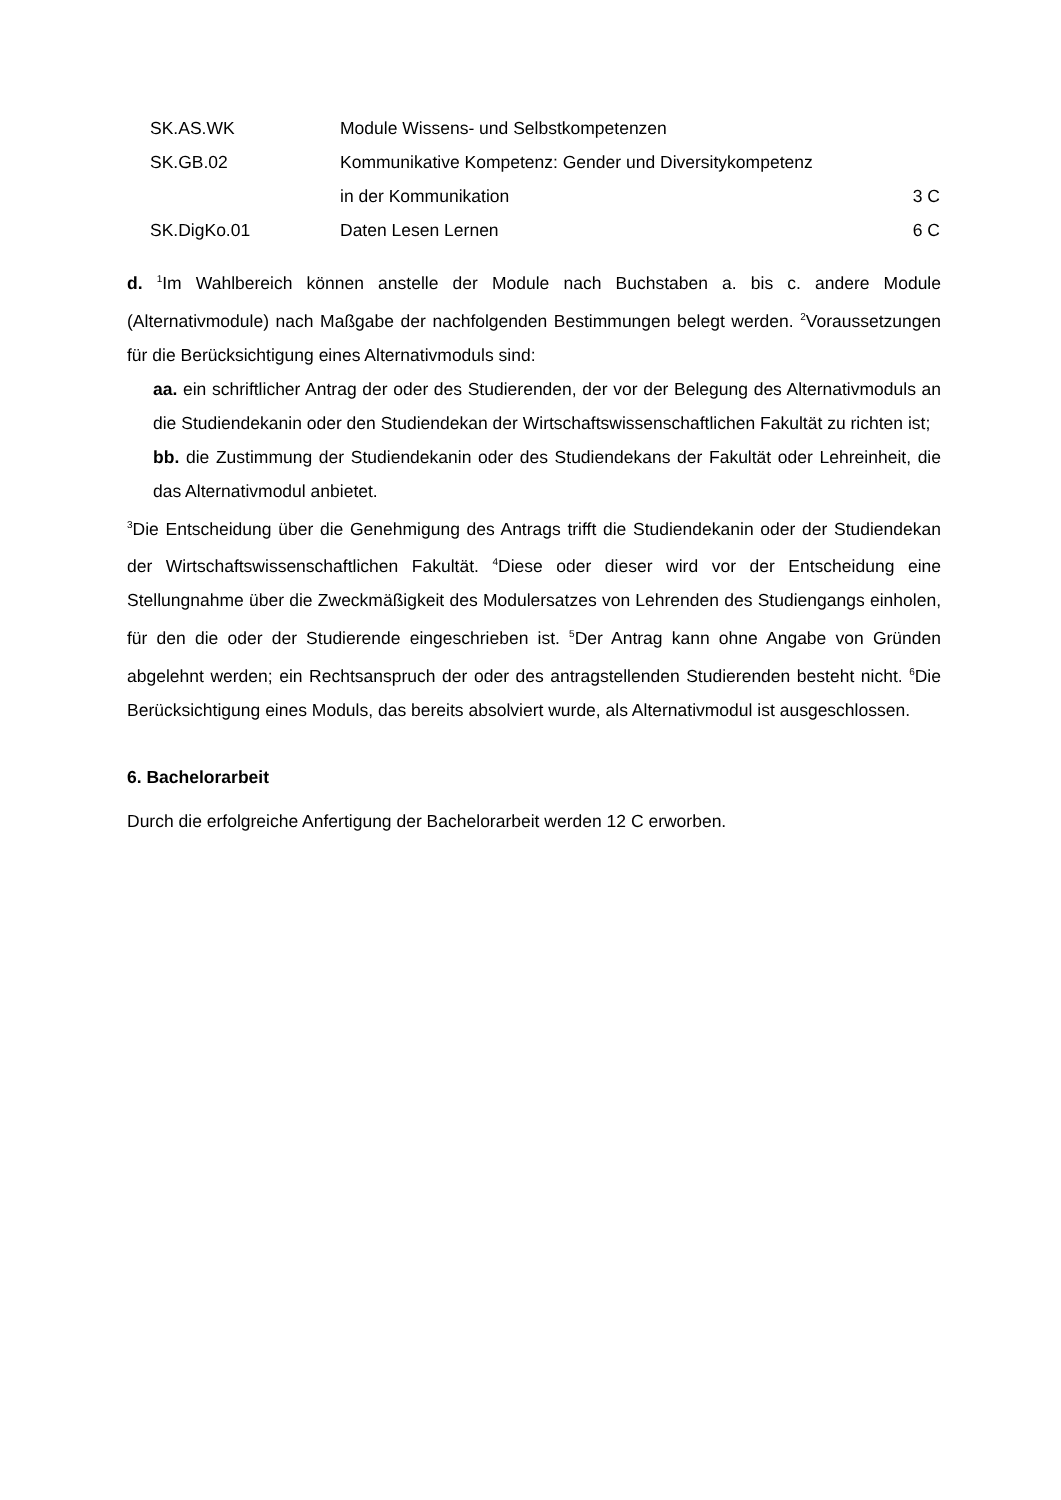| SK.AS.WK | Module Wissens- und Selbstkompetenzen | |
| SK.GB.02 | Kommunikative Kompetenz: Gender und Diversitykompetenz | |
| | in der Kommunikation | 3 C |
| SK.DigKo.01 | Daten Lesen Lernen | 6 C |
d. <sup>1</sup>Im Wahlbereich können anstelle der Module nach Buchstaben a. bis c. andere Module (Alternativmodule) nach Maßgabe der nachfolgenden Bestimmungen belegt werden. <sup>2</sup>Voraussetzungen für die Berücksichtigung eines Alternativmoduls sind:
aa. ein schriftlicher Antrag der oder des Studierenden, der vor der Belegung des Alternativmoduls an die Studiendekanin oder den Studiendekan der Wirtschaftswissenschaftlichen Fakultät zu richten ist;
bb. die Zustimmung der Studiendekanin oder des Studiendekans der Fakultät oder Lehreinheit, die das Alternativmodul anbietet.
<sup>3</sup> Die Entscheidung über die Genehmigung des Antrags trifft die Studiendekanin oder der Studiendekan der Wirtschaftswissenschaftlichen Fakultät. <sup>4</sup>Diese oder dieser wird vor der Entscheidung eine Stellungnahme über die Zweckmäßigkeit des Modulersatzes von Lehrenden des Studiengangs einholen, für den die oder der Studierende eingeschrieben ist. <sup>5</sup>Der Antrag kann ohne Angabe von Gründen abgelehnt werden; ein Rechtsanspruch der oder des antragstellenden Studierenden besteht nicht. <sup>6</sup>Die Berücksichtigung eines Moduls, das bereits absolviert wurde, als Alternativmodul ist ausgeschlossen.
6. Bachelorarbeit
Durch die erfolgreiche Anfertigung der Bachelorarbeit werden 12 C erworben.